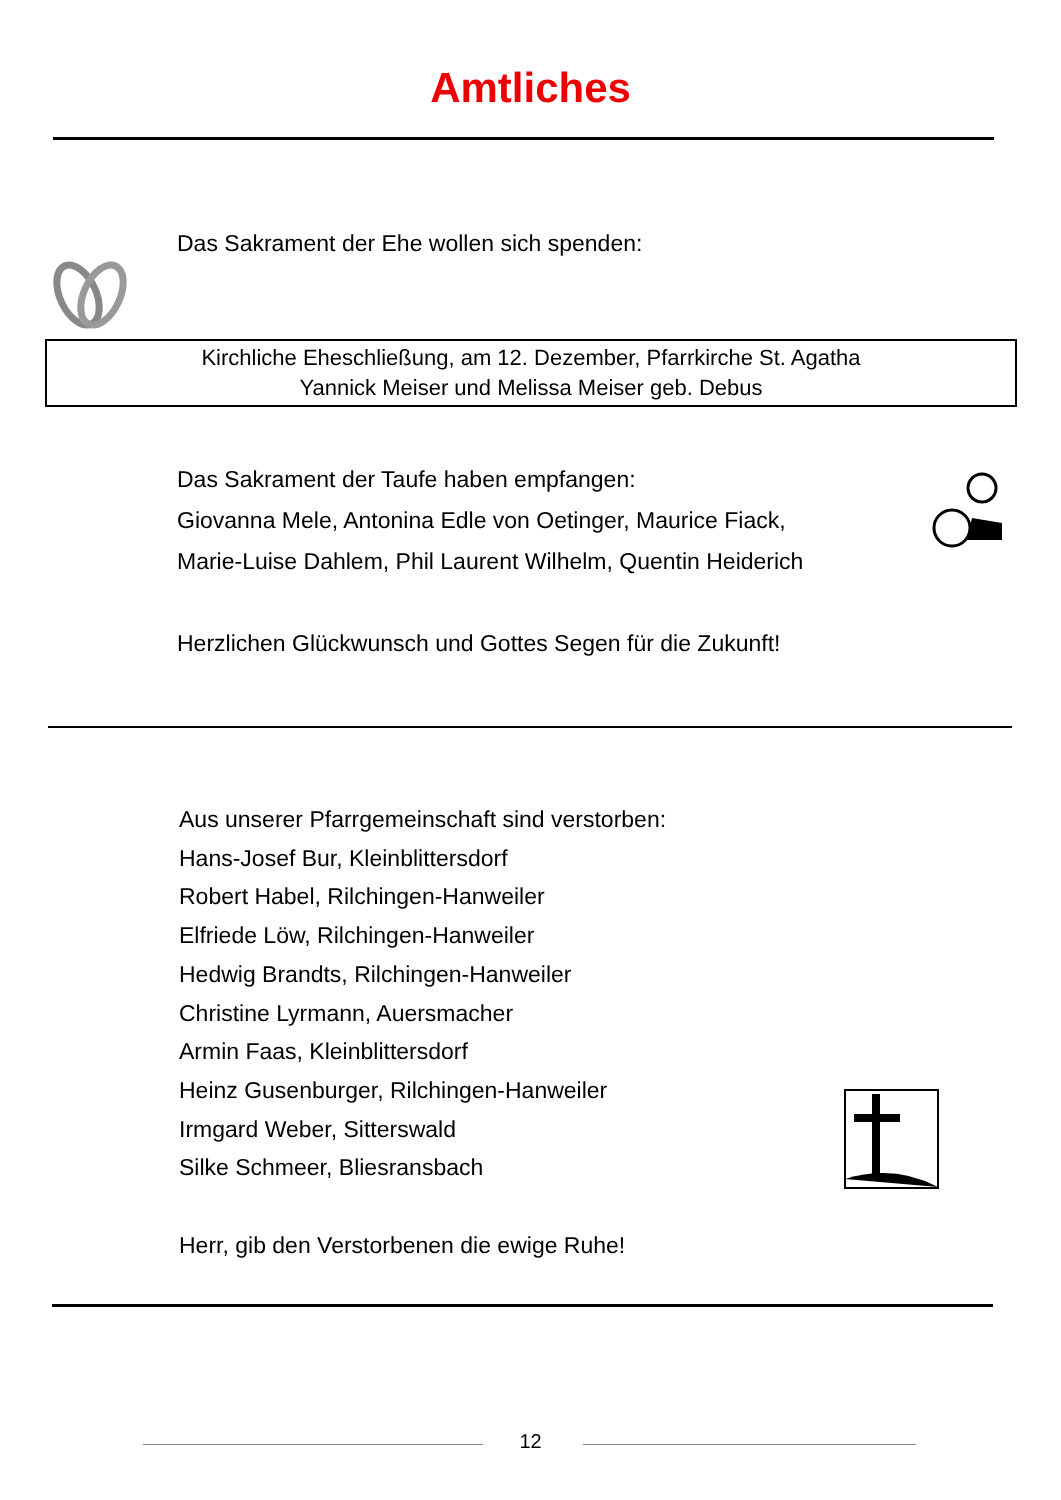Amtliches
Das Sakrament der Ehe wollen sich spenden:
Kirchliche Eheschließung, am 12. Dezember, Pfarrkirche St. Agatha
Yannick Meiser und Melissa Meiser geb. Debus
Das Sakrament der Taufe haben empfangen:
Giovanna Mele, Antonina Edle von Oetinger, Maurice Fiack,
Marie-Luise Dahlem, Phil Laurent Wilhelm, Quentin Heiderich
Herzlichen Glückwunsch und Gottes Segen für die Zukunft!
Aus unserer Pfarrgemeinschaft sind verstorben:
Hans-Josef Bur, Kleinblittersdorf
Robert Habel, Rilchingen-Hanweiler
Elfriede Löw, Rilchingen-Hanweiler
Hedwig Brandts, Rilchingen-Hanweiler
Christine Lyrmann, Auersmacher
Armin Faas, Kleinblittersdorf
Heinz Gusenburger, Rilchingen-Hanweiler
Irmgard Weber, Sitterswald
Silke Schmeer, Bliesransbach
Herr, gib den Verstorbenen die ewige Ruhe!
12